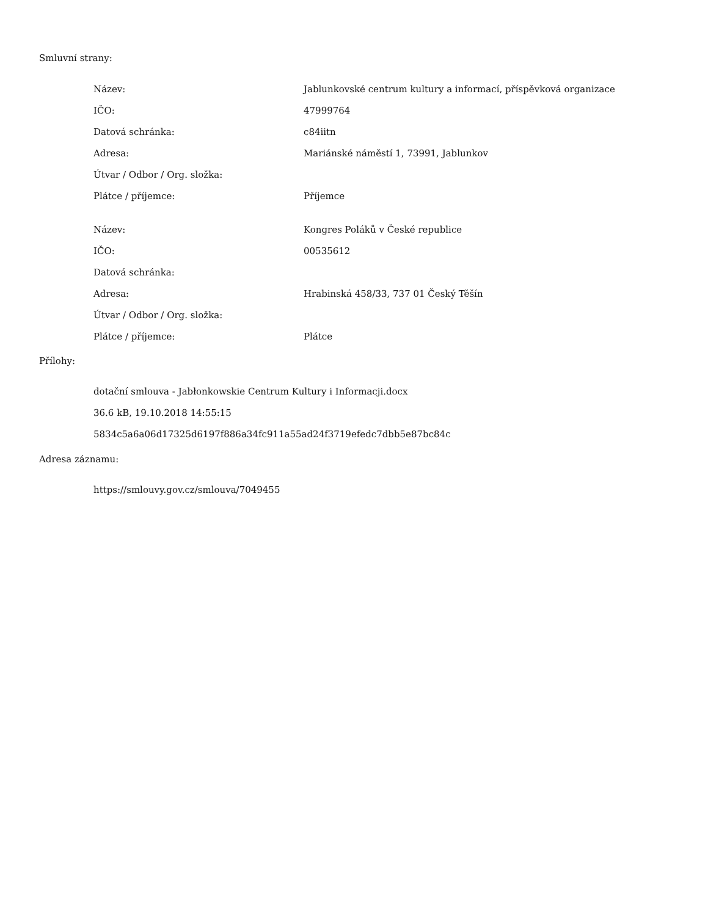Smluvní strany:
| Název: | Jablunkovské centrum kultury a informací, příspěvková organizace |
| IČO: | 47999764 |
| Datová schránka: | c84iitn |
| Adresa: | Mariánské náměstí 1, 73991, Jablunkov |
| Útvar / Odbor / Org. složka: | |
| Plátce / příjemce: | Příjemce |
| Název: | Kongres Poláků v České republice |
| IČO: | 00535612 |
| Datová schránka: | |
| Adresa: | Hrabinská 458/33, 737 01 Český Těšín |
| Útvar / Odbor / Org. složka: | |
| Plátce / příjemce: | Plátce |
Přílohy:
dotační smlouva - Jabłonkowskie Centrum Kultury i Informacji.docx
36.6 kB, 19.10.2018 14:55:15
5834c5a6a06d17325d6197f886a34fc911a55ad24f3719efedc7dbb5e87bc84c
Adresa záznamu:
https://smlouvy.gov.cz/smlouva/7049455